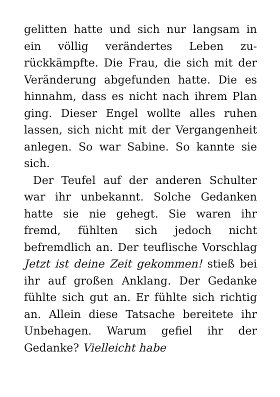gelitten hatte und sich nur langsam in ein völlig verändertes Leben zu­rückkämpfte. Die Frau, die sich mit der Veränderung abgefunden hatte. Die es hinnahm, dass es nicht nach ihrem Plan ging. Dieser Engel wollte alles ruhen lassen, sich nicht mit der Vergangenheit anlegen. So war Sabi­ne. So kannte sie sich.
Der Teufel auf der anderen Schulter war ihr unbekannt. Solche Gedan­ken hatte sie nie gehegt. Sie waren ihr fremd, fühlten sich jedoch nicht befremdlich an. Der teuflische Vor­schlag Jetzt ist deine Zeit gekommen! stieß bei ihr auf großen Anklang. Der Gedanke fühlte sich gut an. Er fühlte sich richtig an. Allein diese Tatsache bereitete ihr Unbehagen. Warum ge­fiel ihr der Gedanke? Vielleicht habe